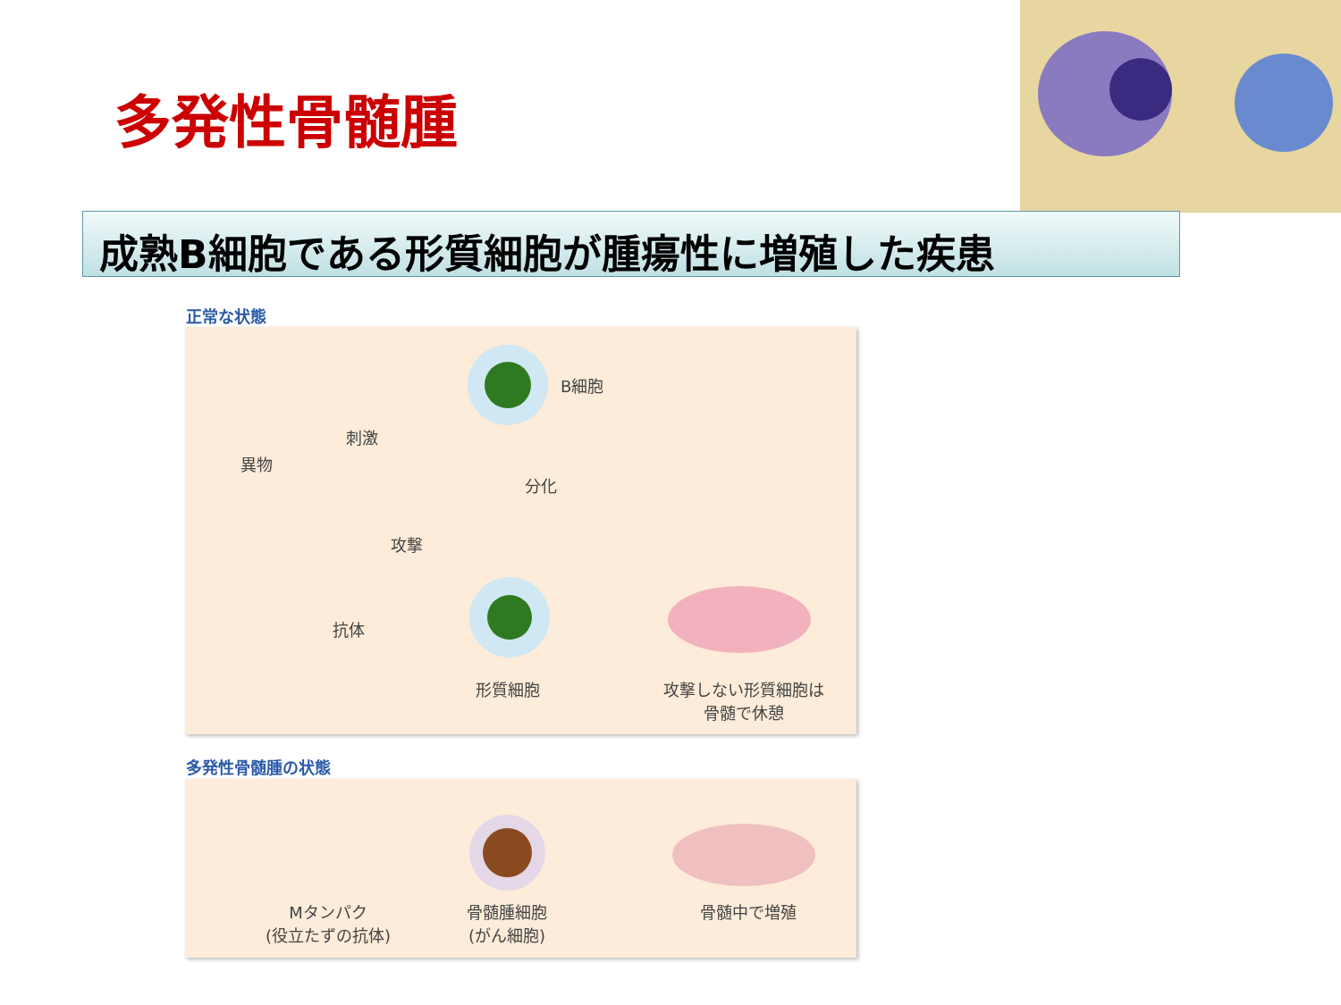多発性骨髄腫
成熟B細胞である形質細胞が腫瘍性に増殖した疾患
正常な状態
B細胞
刺激
異物
分化
攻撃
抗体
形質細胞
攻撃しない形質細胞は
骨髄で休憩
多発性骨髄腫の状態
Mタンパク
(役立たずの抗体)
骨髄腫細胞
(がん細胞)
骨髄中で増殖